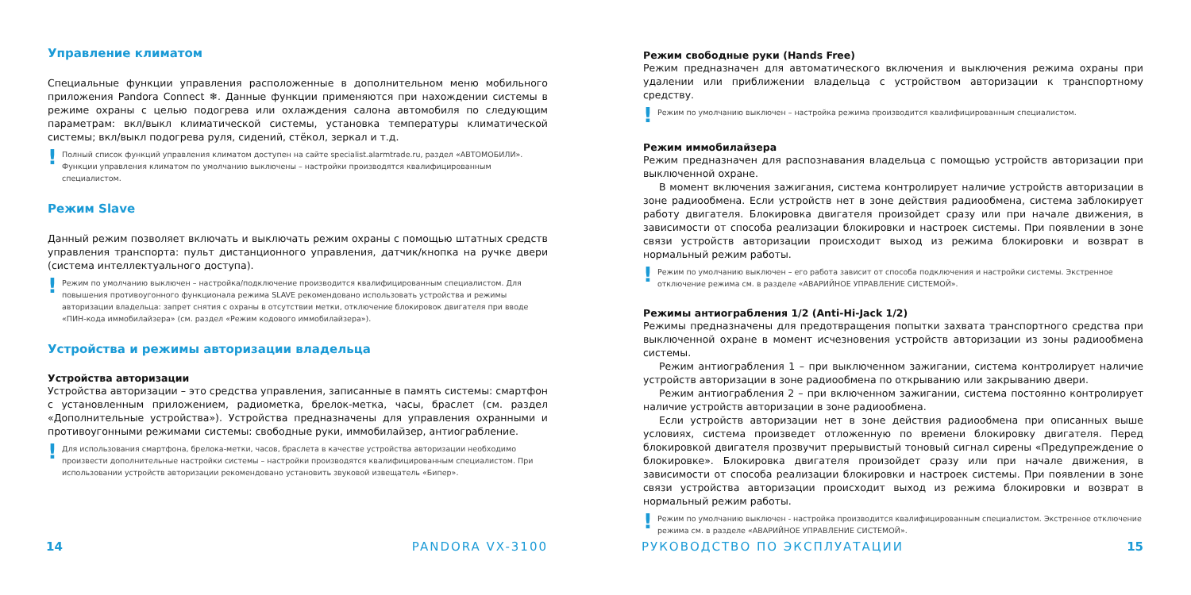Управление климатом
Специальные функции управления расположенные в дополнительном меню мобильного приложения Pandora Connect ❄. Данные функции применяются при нахождении системы в режиме охраны с целью подогрева или охлаждения салона автомобиля по следующим параметрам: вкл/выкл климатической системы, установка температуры климатической системы; вкл/выкл подогрева руля, сидений, стёкол, зеркал и т.д.
! Полный список функций управления климатом доступен на сайте specialist.alarmtrade.ru, раздел «АВТОМОБИЛИ». Функции управления климатом по умолчанию выключены – настройки производятся квалифицированным специалистом.
Режим Slave
Данный режим позволяет включать и выключать режим охраны с помощью штатных средств управления транспорта: пульт дистанционного управления, датчик/кнопка на ручке двери (система интеллектуального доступа).
! Режим по умолчанию выключен – настройка/подключение производится квалифицированным специалистом. Для повышения противоугонного функционала режима SLAVE рекомендовано использовать устройства и режимы авторизации владельца: запрет снятия с охраны в отсутствии метки, отключение блокировок двигателя при вводе «ПИН-кода иммобилайзера» (см. раздел «Режим кодового иммобилайзера»).
Устройства и режимы авторизации владельца
Устройства авторизации
Устройства авторизации – это средства управления, записанные в память системы: смартфон с установленным приложением, радиометка, брелок-метка, часы, браслет (см. раздел «Дополнительные устройства»). Устройства предназначены для управления охранными и противоугонными режимами системы: свободные руки, иммобилайзер, антиограбление.
! Для использования смартфона, брелока-метки, часов, браслета в качестве устройства авторизации необходимо произвести дополнительные настройки системы – настройки производятся квалифицированным специалистом. При использовании устройств авторизации рекомендовано установить звуковой извещатель «Бипер».
14 PANDORA VX-3100
Режим свободные руки (Hands Free)
Режим предназначен для автоматического включения и выключения режима охраны при удалении или приближении владельца с устройством авторизации к транспортному средству.
! Режим по умолчанию выключен – настройка режима производится квалифицированным специалистом.
Режим иммобилайзера
Режим предназначен для распознавания владельца с помощью устройств авторизации при выключенной охране.
В момент включения зажигания, система контролирует наличие устройств авторизации в зоне радиообмена. Если устройств нет в зоне действия радиообмена, система заблокирует работу двигателя. Блокировка двигателя произойдет сразу или при начале движения, в зависимости от способа реализации блокировки и настроек системы. При появлении в зоне связи устройств авторизации происходит выход из режима блокировки и возврат в нормальный режим работы.
! Режим по умолчанию выключен – его работа зависит от способа подключения и настройки системы. Экстренное отключение режима см. в разделе «АВАРИЙНОЕ УПРАВЛЕНИЕ СИСТЕМОЙ».
Режимы антиограбления 1/2 (Anti-Hi-Jack 1/2)
Режимы предназначены для предотвращения попытки захвата транспортного средства при выключенной охране в момент исчезновения устройств авторизации из зоны радиообмена системы.
Режим антиограбления 1 – при выключенном зажигании, система контролирует наличие устройств авторизации в зоне радиообмена по открыванию или закрыванию двери.
Режим антиограбления 2 – при включенном зажигании, система постоянно контролирует наличие устройств авторизации в зоне радиообмена.
Если устройств авторизации нет в зоне действия радиообмена при описанных выше условиях, система произведет отложенную по времени блокировку двигателя. Перед блокировкой двигателя прозвучит прерывистый тоновый сигнал сирены «Предупреждение о блокировке». Блокировка двигателя произойдет сразу или при начале движения, в зависимости от способа реализации блокировки и настроек системы. При появлении в зоне связи устройства авторизации происходит выход из режима блокировки и возврат в нормальный режим работы.
! Режим по умолчанию выключен - настройка производится квалифицированным специалистом. Экстренное отключение режима см. в разделе «АВАРИЙНОЕ УПРАВЛЕНИЕ СИСТЕМОЙ».
РУКОВОДСТВО ПО ЭКСПЛУАТАЦИИ 15